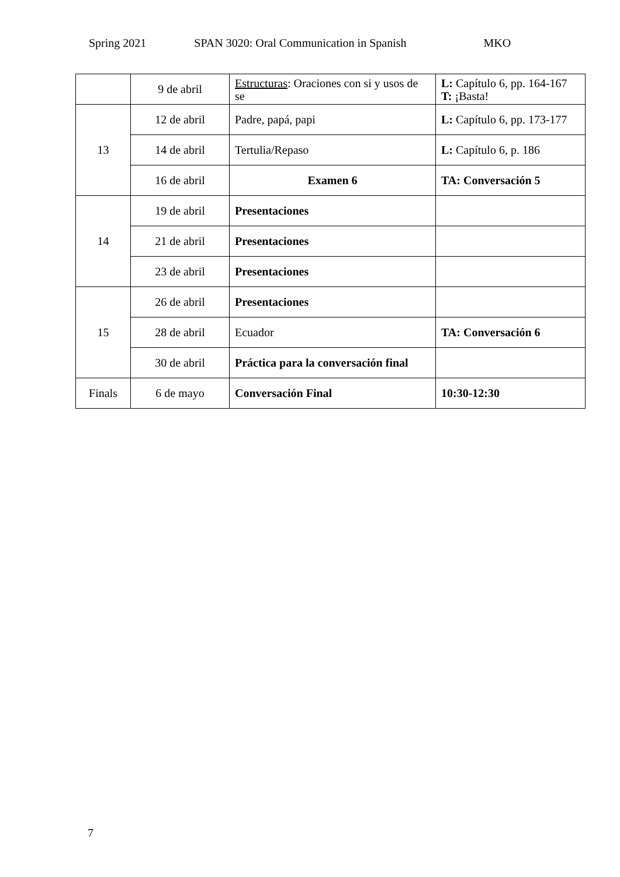Spring 2021 SPAN 3020: Oral Communication in Spanish MKO
| | 9 de abril | Estructuras : Oraciones con si y usos de se | L: Capítulo 6, pp. 164-167 T: ¡Basta! |
| 13 | 12 de abril | Padre, papá, papi | L: Capítulo 6, pp. 173-177 |
| | 14 de abril | Tertulia/Repaso | L: Capítulo 6, p. 186 |
| | 16 de abril | Examen 6 | TA: Conversación 5 |
| 14 | 19 de abril | Presentaciones | |
| | 21 de abril | Presentaciones | |
| | 23 de abril | Presentaciones | |
| 15 | 26 de abril | Presentaciones | |
| | 28 de abril | Ecuador | TA: Conversación 6 |
| | 30 de abril | Práctica para la conversación final | |
| Finals | 6 de mayo | Conversación Final | 10:30-12:30 |
7